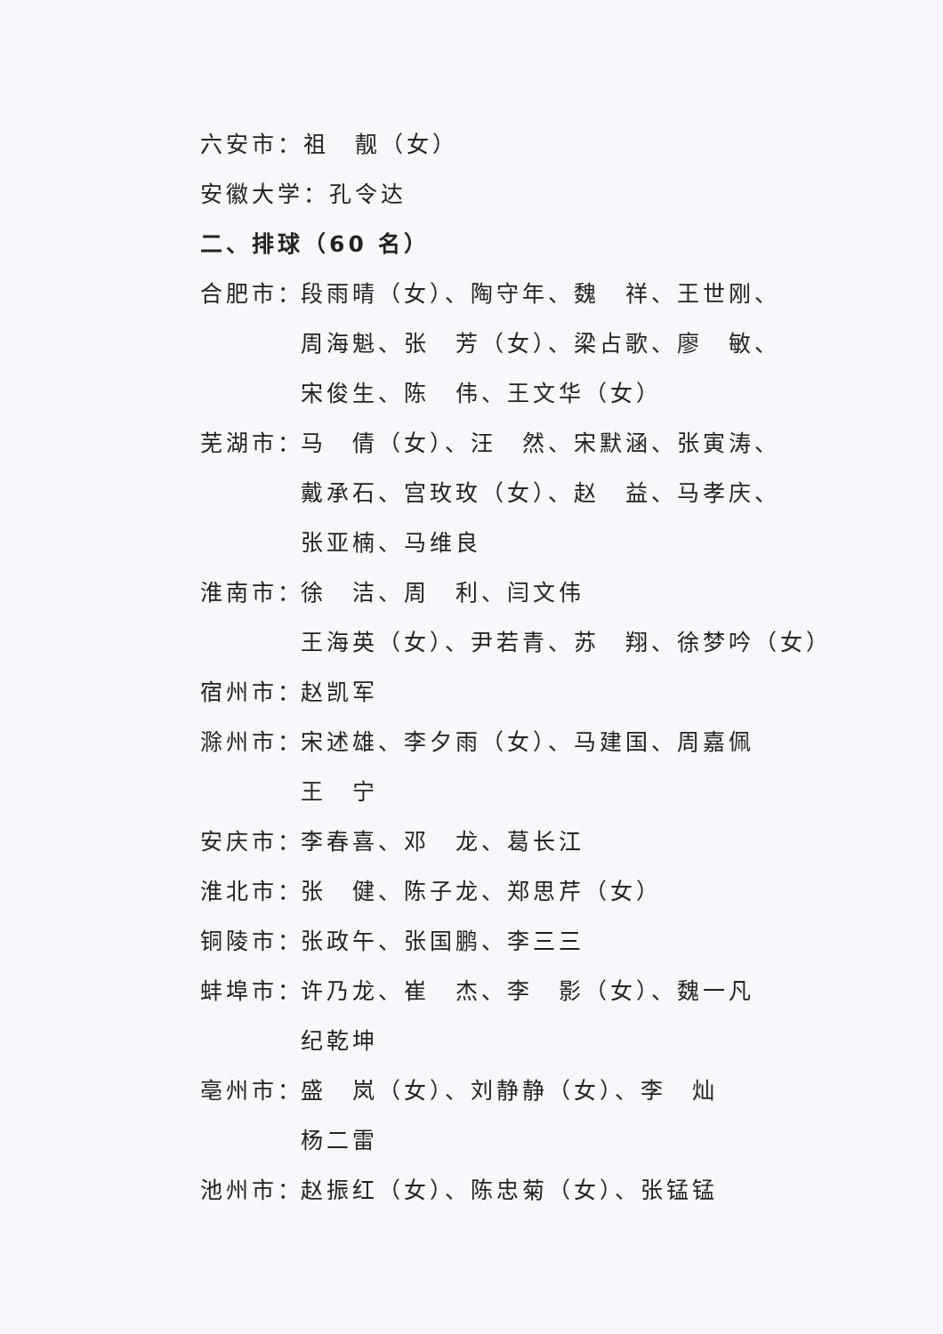六安市：祖　靓（女）
安徽大学：孔令达
二、排球（60 名）
合肥市： 段雨晴（女）、陶守年、魏　祥、王世刚、
周海魁、张　芳（女）、梁占歌、廖　敏、
宋俊生、陈　伟、王文华（女）
芜湖市： 马　倩（女）、汪　然、宋默涵、张寅涛、
戴承石、宫玫玫（女）、赵　益、马孝庆、
张亚楠、马维良
淮南市： 徐　洁、周　利、闫文伟
王海英（女）、尹若青、苏　翔、徐梦吟（女）
宿州市： 赵凯军
滁州市： 宋述雄、李夕雨（女）、马建国、周嘉佩
王　宁
安庆市： 李春喜、邓　龙、葛长江
淮北市： 张　健、陈子龙、郑思芹（女）
铜陵市： 张政午、张国鹏、李三三
蚌埠市： 许乃龙、崔　杰、李　影（女）、魏一凡
纪乾坤
亳州市： 盛　岚（女）、刘静静（女）、李　灿
杨二雷
池州市： 赵振红（女）、陈忠菊（女）、张锰锰